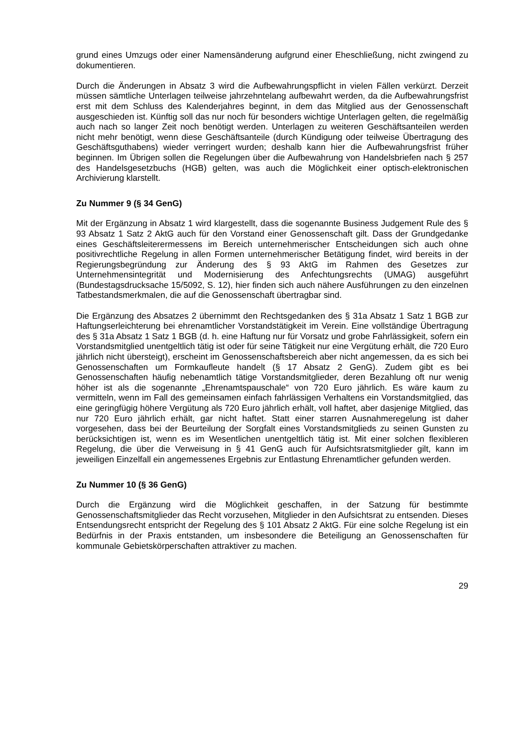grund eines Umzugs oder einer Namensänderung aufgrund einer Eheschließung, nicht zwingend zu dokumentieren.
Durch die Änderungen in Absatz 3 wird die Aufbewahrungspflicht in vielen Fällen verkürzt. Derzeit müssen sämtliche Unterlagen teilweise jahrzehntelang aufbewahrt werden, da die Aufbewahrungsfrist erst mit dem Schluss des Kalenderjahres beginnt, in dem das Mitglied aus der Genossenschaft ausgeschieden ist. Künftig soll das nur noch für besonders wichtige Unterlagen gelten, die regelmäßig auch nach so langer Zeit noch benötigt werden. Unterlagen zu weiteren Geschäftsanteilen werden nicht mehr benötigt, wenn diese Geschäftsanteile (durch Kündigung oder teilweise Übertragung des Geschäftsguthabens) wieder verringert wurden; deshalb kann hier die Aufbewahrungsfrist früher beginnen. Im Übrigen sollen die Regelungen über die Aufbewahrung von Handelsbriefen nach § 257 des Handelsgesetzbuchs (HGB) gelten, was auch die Möglichkeit einer optisch-elektronischen Archivierung klarstellt.
Zu Nummer 9 (§ 34 GenG)
Mit der Ergänzung in Absatz 1 wird klargestellt, dass die sogenannte Business Judgement Rule des § 93 Absatz 1 Satz 2 AktG auch für den Vorstand einer Genossenschaft gilt. Dass der Grundgedanke eines Geschäftsleiterermessens im Bereich unternehmerischer Entscheidungen sich auch ohne positivrechtliche Regelung in allen Formen unternehmerischer Betätigung findet, wird bereits in der Regierungsbegründung zur Änderung des § 93 AktG im Rahmen des Gesetzes zur Unternehmensintegrität und Modernisierung des Anfechtungsrechts (UMAG) ausgeführt (Bundestagsdrucksache 15/5092, S. 12), hier finden sich auch nähere Ausführungen zu den einzelnen Tatbestandsmerkmalen, die auf die Genossenschaft übertragbar sind.
Die Ergänzung des Absatzes 2 übernimmt den Rechtsgedanken des § 31a Absatz 1 Satz 1 BGB zur Haftungserleichterung bei ehrenamtlicher Vorstandstätigkeit im Verein. Eine vollständige Übertragung des § 31a Absatz 1 Satz 1 BGB (d. h. eine Haftung nur für Vorsatz und grobe Fahrlässigkeit, sofern ein Vorstandsmitglied unentgeltlich tätig ist oder für seine Tätigkeit nur eine Vergütung erhält, die 720 Euro jährlich nicht übersteigt), erscheint im Genossenschaftsbereich aber nicht angemessen, da es sich bei Genossenschaften um Formkaufleute handelt (§ 17 Absatz 2 GenG). Zudem gibt es bei Genossenschaften häufig nebenamtlich tätige Vorstandsmitglieder, deren Bezahlung oft nur wenig höher ist als die sogenannte „Ehrenamtspauschale“ von 720 Euro jährlich. Es wäre kaum zu vermitteln, wenn im Fall des gemeinsamen einfach fahrlässigen Verhaltens ein Vorstandsmitglied, das eine geringfügig höhere Vergütung als 720 Euro jährlich erhält, voll haftet, aber dasjenige Mitglied, das nur 720 Euro jährlich erhält, gar nicht haftet. Statt einer starren Ausnahmeregelung ist daher vorgesehen, dass bei der Beurteilung der Sorgfalt eines Vorstandsmitglieds zu seinen Gunsten zu berücksichtigen ist, wenn es im Wesentlichen unentgeltlich tätig ist. Mit einer solchen flexibleren Regelung, die über die Verweisung in § 41 GenG auch für Aufsichtsratsmitglieder gilt, kann im jeweiligen Einzelfall ein angemessenes Ergebnis zur Entlastung Ehrenamtlicher gefunden werden.
Zu Nummer 10 (§ 36 GenG)
Durch die Ergänzung wird die Möglichkeit geschaffen, in der Satzung für bestimmte Genossenschaftsmitglieder das Recht vorzusehen, Mitglieder in den Aufsichtsrat zu entsenden. Dieses Entsendungsrecht entspricht der Regelung des § 101 Absatz 2 AktG. Für eine solche Regelung ist ein Bedürfnis in der Praxis entstanden, um insbesondere die Beteiligung an Genossenschaften für kommunale Gebietskörperschaften attraktiver zu machen.
29